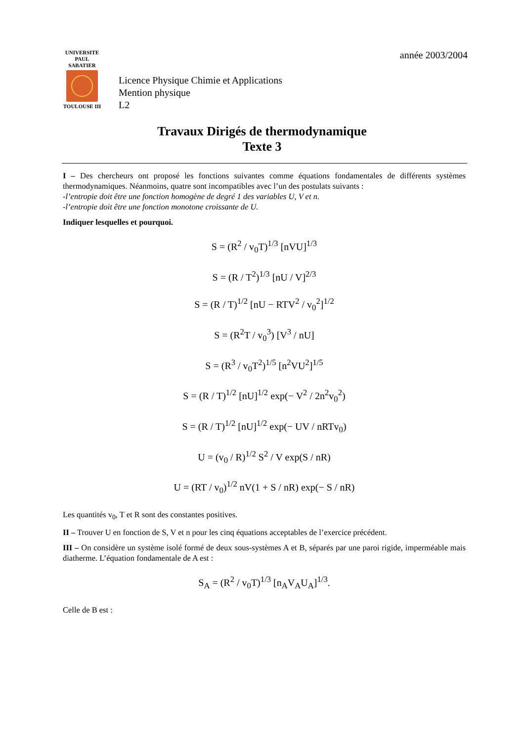UNIVERSITE
PAUL
SABATIER
TOULOUSE III
année 2003/2004
Licence Physique Chimie et Applications
Mention physique
L2
Travaux Dirigés de thermodynamique
Texte 3
I – Des chercheurs ont proposé les fonctions suivantes comme équations fondamentales de différents systèmes thermodynamiques. Néanmoins, quatre sont incompatibles avec l’un des postulats suivants :
-l’entropie doit être une fonction homogène de degré 1 des variables U, V et n.
-l’entropie doit être une fonction monotone croissante de U.
Indiquer lesquelles et pourquoi.
S = (R<sup>2</sup> / v<sub>0</sub>T)<sup>1/3</sup> [nVU]<sup>1/3</sup>
S = (R / T<sup>2</sup>)<sup>1/3</sup> [nU / V]<sup>2/3</sup>
S = (R / T)<sup>1/2</sup> [nU − RTV<sup>2</sup> / v<sub>0</sub><sup>2</sup>]<sup>1/2</sup>
S = (R<sup>2</sup>T / v<sub>0</sub><sup>3</sup>) [V<sup>3</sup> / nU]
S = (R<sup>3</sup> / v<sub>0</sub>T<sup>2</sup>)<sup>1/5</sup> [n<sup>2</sup>VU<sup>2</sup>]<sup>1/5</sup>
S = (R / T)<sup>1/2</sup> [nU]<sup>1/2</sup> exp(− V<sup>2</sup> / 2n<sup>2</sup>v<sub>0</sub><sup>2</sup>)
S = (R / T)<sup>1/2</sup> [nU]<sup>1/2</sup> exp(− UV / nRTv<sub>0</sub>)
U = (v<sub>0</sub> / R)<sup>1/2</sup> S<sup>2</sup> / V exp(S / nR)
U = (RT / v<sub>0</sub>)<sup>1/2</sup> nV(1 + S / nR) exp(− S / nR)
Les quantités v<sub>0</sub>, T et R sont des constantes positives.
II – Trouver U en fonction de S, V et n pour les cinq équations acceptables de l’exercice précédent.
III – On considère un système isolé formé de deux sous-systèmes A et B, séparés par une paroi rigide, imperméable mais diatherme. L’équation fondamentale de A est :
S<sub>A</sub> = (R<sup>2</sup> / v<sub>0</sub>T)<sup>1/3</sup> [n<sub>A</sub>V<sub>A</sub>U<sub>A</sub>]<sup>1/3</sup>.
Celle de B est :